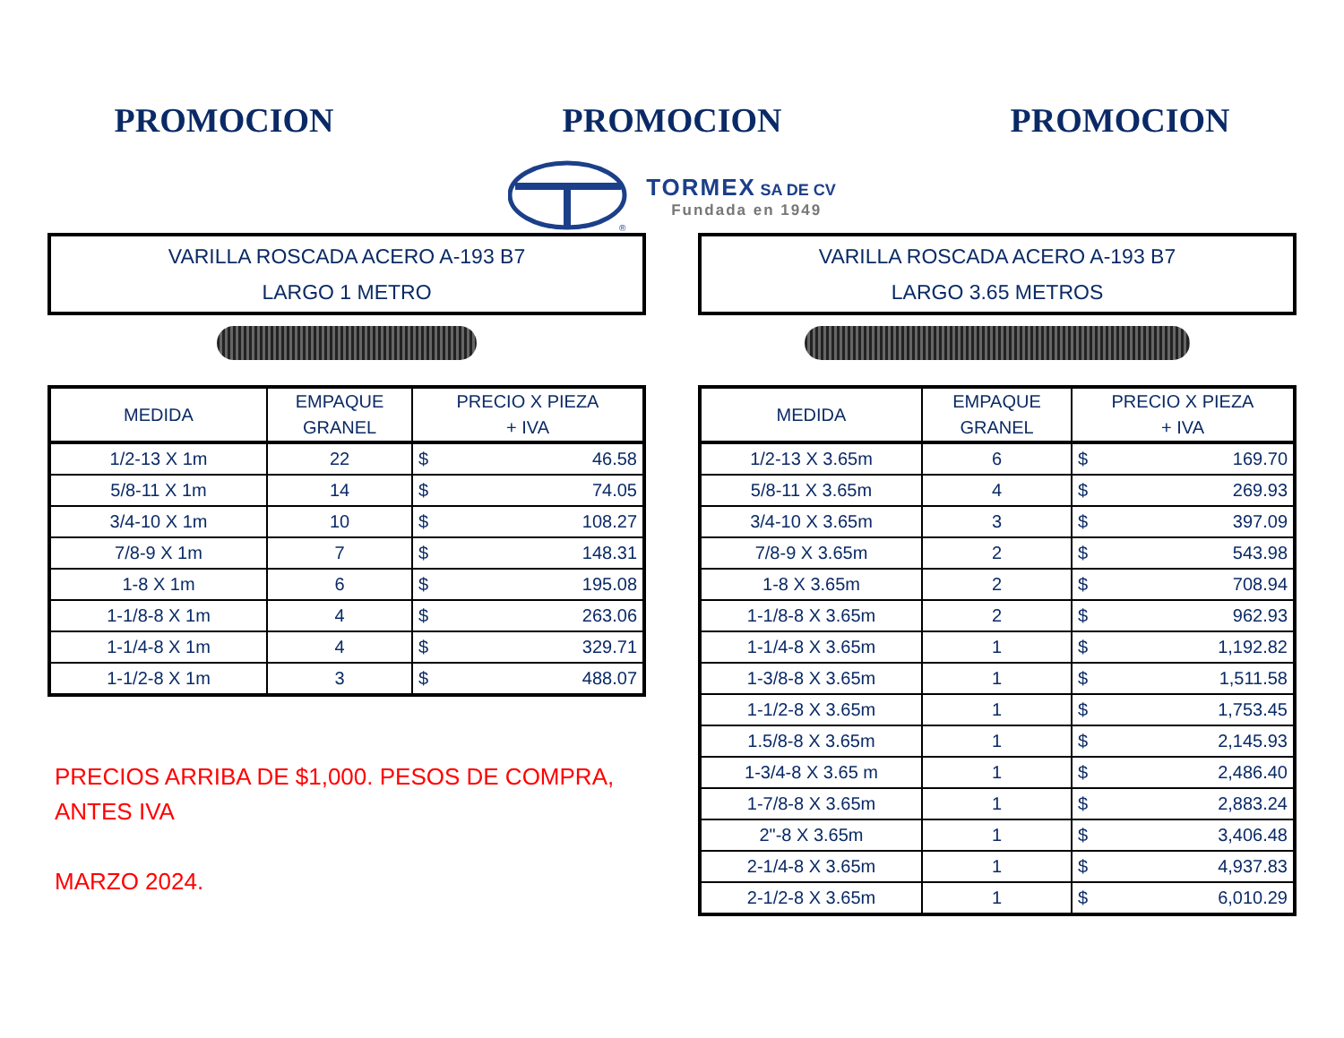PROMOCION PROMOCION PROMOCION
®
TORMEX SA DE CV
Fundada en 1949
VARILLA ROSCADA ACERO A-193 B7
LARGO 1 METRO
| MEDIDA | EMPAQUE GRANEL | PRECIO X PIEZA + IVA | |
| --- | --- | --- | --- |
| 1/2-13 X 1m | 22 | $ | 46.58 |
| 5/8-11 X 1m | 14 | $ | 74.05 |
| 3/4-10 X 1m | 10 | $ | 108.27 |
| 7/8-9 X 1m | 7 | $ | 148.31 |
| 1-8 X 1m | 6 | $ | 195.08 |
| 1-1/8-8 X 1m | 4 | $ | 263.06 |
| 1-1/4-8 X 1m | 4 | $ | 329.71 |
| 1-1/2-8 X 1m | 3 | $ | 488.07 |
PRECIOS ARRIBA DE $1,000. PESOS DE COMPRA,
ANTES IVA
MARZO 2024.
VARILLA ROSCADA ACERO A-193 B7
LARGO 3.65 METROS
| MEDIDA | EMPAQUE GRANEL | PRECIO X PIEZA + IVA | |
| --- | --- | --- | --- |
| 1/2-13 X 3.65m | 6 | $ | 169.70 |
| 5/8-11 X 3.65m | 4 | $ | 269.93 |
| 3/4-10 X 3.65m | 3 | $ | 397.09 |
| 7/8-9 X 3.65m | 2 | $ | 543.98 |
| 1-8 X 3.65m | 2 | $ | 708.94 |
| 1-1/8-8 X 3.65m | 2 | $ | 962.93 |
| 1-1/4-8 X 3.65m | 1 | $ | 1,192.82 |
| 1-3/8-8 X 3.65m | 1 | $ | 1,511.58 |
| 1-1/2-8 X 3.65m | 1 | $ | 1,753.45 |
| 1.5/8-8 X 3.65m | 1 | $ | 2,145.93 |
| 1-3/4-8 X 3.65 m | 1 | $ | 2,486.40 |
| 1-7/8-8 X 3.65m | 1 | $ | 2,883.24 |
| 2"-8 X 3.65m | 1 | $ | 3,406.48 |
| 2-1/4-8 X 3.65m | 1 | $ | 4,937.83 |
| 2-1/2-8 X 3.65m | 1 | $ | 6,010.29 |